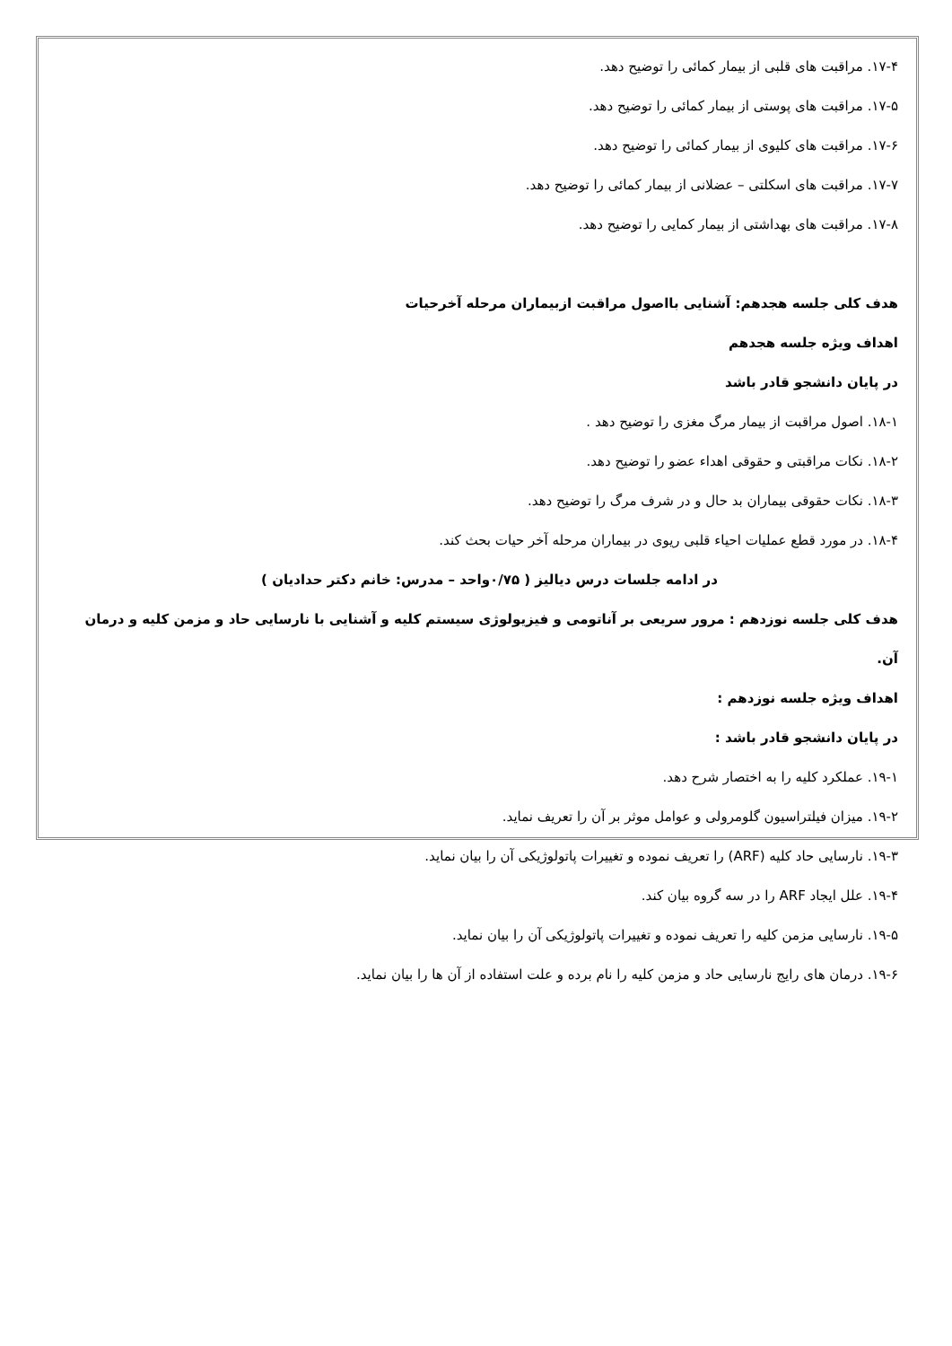۱۷-۴. مراقبت های قلبی از بیمار کمائی را توضیح دهد.
۱۷-۵. مراقبت های پوستی از بیمار کمائی را توضیح دهد.
۱۷-۶. مراقبت های کلیوی از بیمار کمائی را توضیح دهد.
۱۷-۷. مراقبت های اسکلتی – عضلانی از بیمار کمائی را توضیح دهد.
۱۷-۸. مراقبت های بهداشتی از بیمار کمایی را توضیح دهد.
هدف کلی جلسه هجدهم: آشنایی بااصول مراقبت ازبیماران مرحله آخرحیات
اهداف ویژه جلسه هجدهم
در پایان دانشجو قادر باشد
۱۸-۱. اصول مراقبت از بیمار مرگ مغزی را توضیح دهد .
۱۸-۲. نکات مراقبتی و حقوقی اهداء عضو را توضیح دهد.
۱۸-۳. نکات حقوقی بیماران بد حال و در شرف مرگ را توضیح دهد.
۱۸-۴. در مورد قطع عملیات احیاء قلبی ریوی در بیماران مرحله آخر حیات بحث کند.
در ادامه جلسات درس دیالیز ( ۰/۷۵واحد – مدرس: خانم دکتر حدادیان )
هدف کلی جلسه نوزدهم : مرور سریعی بر آناتومی و فیزیولوژی سیستم کلیه و آشنایی با نارسایی حاد و مزمن کلیه و درمان آن.
اهداف ویژه جلسه نوزدهم :
در پایان دانشجو قادر باشد :
۱۹-۱. عملکرد کلیه را به اختصار شرح دهد.
۱۹-۲. میزان فیلتراسیون گلومرولی و عوامل موثر بر آن را تعریف نماید.
۱۹-۳. نارسایی حاد کلیه (ARF) را تعریف نموده و تغییرات پاتولوژیکی آن را بیان نماید.
۱۹-۴. علل ایجاد ARF را در سه گروه بیان کند.
۱۹-۵. نارسایی مزمن کلیه را تعریف نموده و تغییرات پاتولوژیکی آن را بیان نماید.
۱۹-۶. درمان های رایج نارسایی حاد و مزمن کلیه را نام برده و علت استفاده از آن ها را بیان نماید.